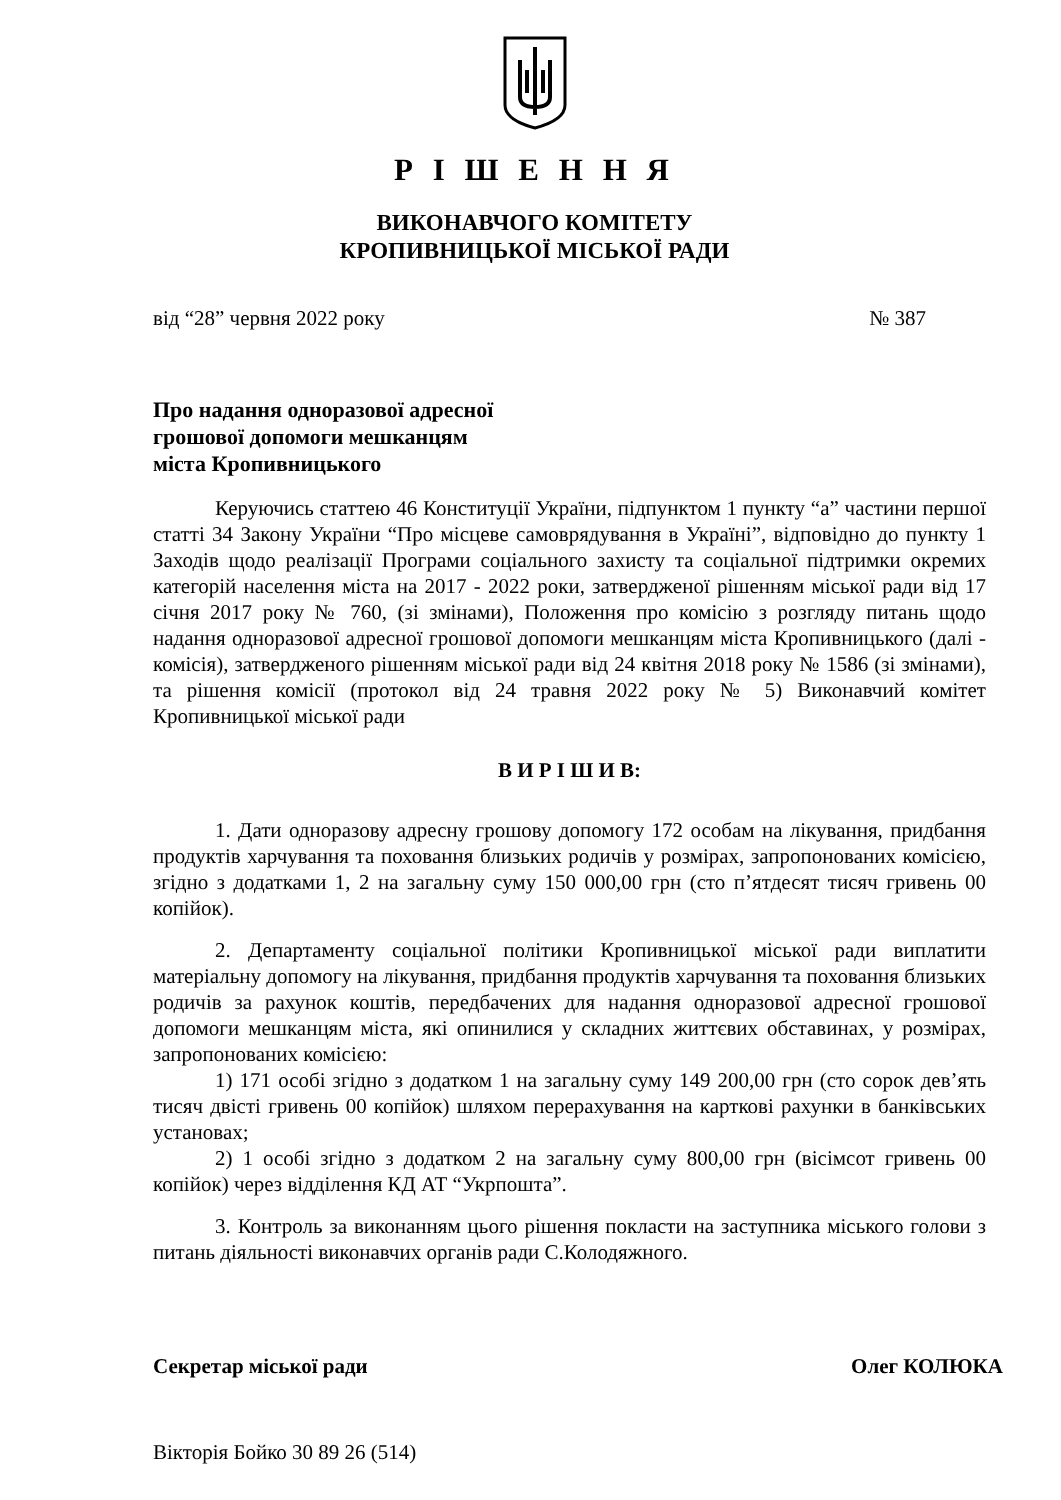Р І Ш Е Н Н Я
ВИКОНАВЧОГО КОМІТЕТУ
КРОПИВНИЦЬКОЇ МІСЬКОЇ РАДИ
від “28” червня 2022 року № 387
Про надання одноразової адресної
грошової допомоги мешканцям
міста Кропивницького
Керуючись статтею 46 Конституції України, підпунктом 1 пункту “а” частини першої статті 34 Закону України “Про місцеве самоврядування в Україні”, відповідно до пункту 1 Заходів щодо реалізації Програми соціального захисту та соціальної підтримки окремих категорій населення міста на 2017 - 2022 роки, затвердженої рішенням міської ради від 17 січня 2017 року № 760, (зі змінами), Положення про комісію з розгляду питань щодо надання одноразової адресної грошової допомоги мешканцям міста Кропивницького (далі - комісія), затвердженого рішенням міської ради від 24 квітня 2018 року № 1586 (зі змінами), та рішення комісії (протокол від 24 травня 2022 року № 5) Виконавчий комітет Кропивницької міської ради
В И Р І Ш И В:
1. Дати одноразову адресну грошову допомогу 172 особам на лікування, придбання продуктів харчування та поховання близьких родичів у розмірах, запропонованих комісією, згідно з додатками 1, 2 на загальну суму 150 000,00 грн (сто п’ятдесят тисяч гривень 00 копійок).
2. Департаменту соціальної політики Кропивницької міської ради виплатити матеріальну допомогу на лікування, придбання продуктів харчування та поховання близьких родичів за рахунок коштів, передбачених для надання одноразової адресної грошової допомоги мешканцям міста, які опинилися у складних життєвих обставинах, у розмірах, запропонованих комісією:
1) 171 особі згідно з додатком 1 на загальну суму 149 200,00 грн (сто сорок дев’ять тисяч двісті гривень 00 копійок) шляхом перерахування на карткові рахунки в банківських установах;
2) 1 особі згідно з додатком 2 на загальну суму 800,00 грн (вісімсот гривень 00 копійок) через відділення КД АТ “Укрпошта”.
3. Контроль за виконанням цього рішення покласти на заступника міського голови з питань діяльності виконавчих органів ради С.Колодяжного.
Секретар міської ради Олег КОЛЮКА
Вікторія Бойко 30 89 26 (514)